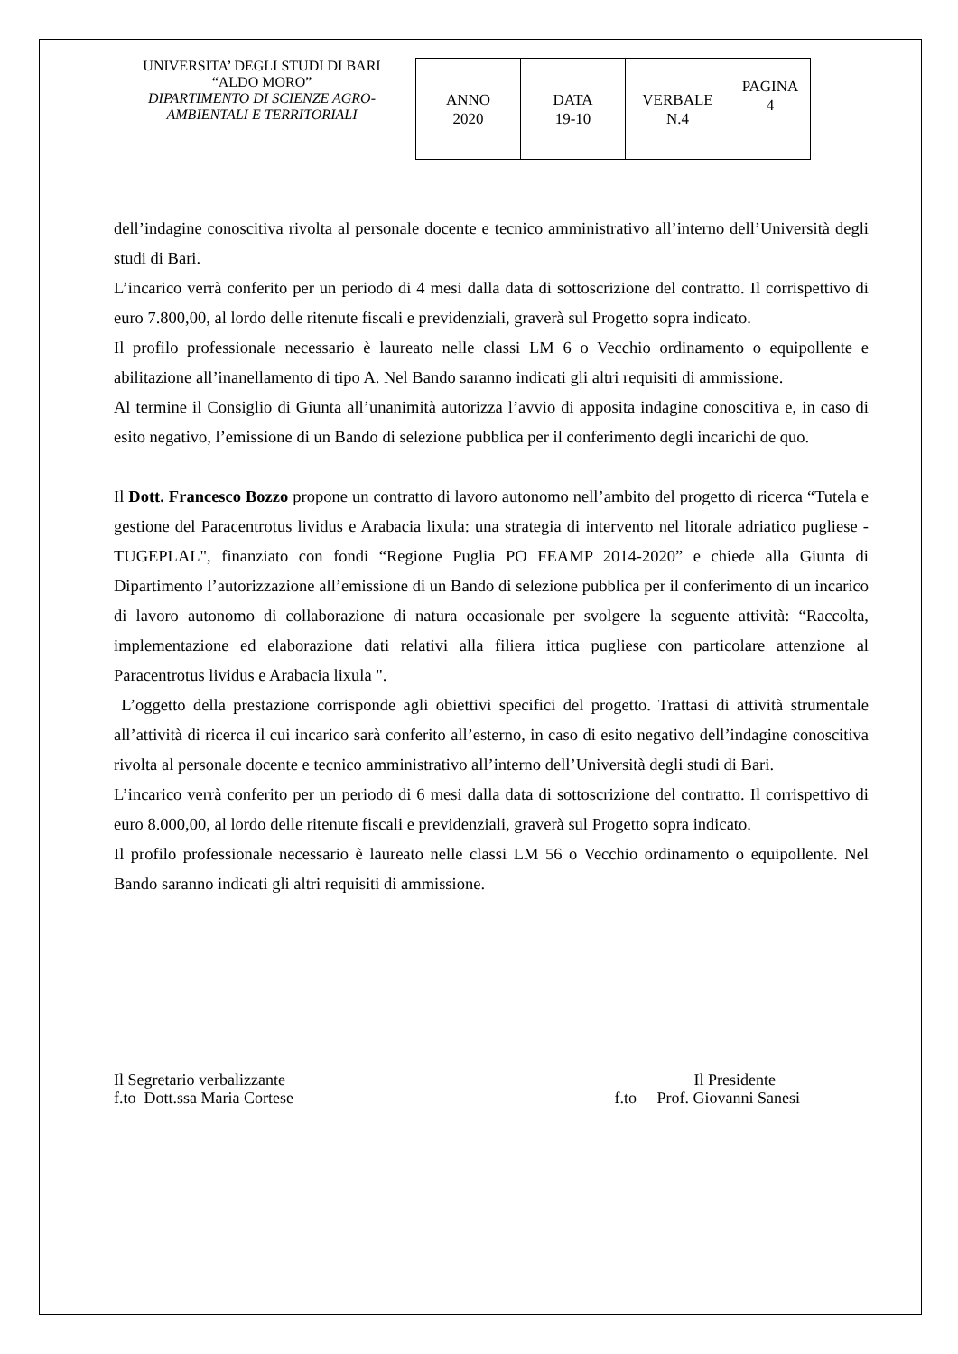UNIVERSITA’ DEGLI STUDI DI BARI
“ALDO MORO”
DIPARTIMENTO DI SCIENZE AGRO-AMBIENTALI E TERRITORIALI
| ANNO 2020 | DATA 19-10 | VERBALE N.4 | PAGINA 4 |
dell’indagine conoscitiva rivolta al personale docente e tecnico amministrativo all’interno dell’Università degli studi di Bari.
L’incarico verrà conferito per un periodo di 4 mesi dalla data di sottoscrizione del contratto. Il corrispettivo di euro 7.800,00, al lordo delle ritenute fiscali e previdenziali, graverà sul Progetto sopra indicato.
Il profilo professionale necessario è laureato nelle classi LM 6 o Vecchio ordinamento o equipollente e abilitazione all’inanellamento di tipo A. Nel Bando saranno indicati gli altri requisiti di ammissione.
Al termine il Consiglio di Giunta all’unanimità autorizza l’avvio di apposita indagine conoscitiva e, in caso di esito negativo, l’emissione di un Bando di selezione pubblica per il conferimento degli incarichi de quo.
Il Dott. Francesco Bozzo propone un contratto di lavoro autonomo nell’ambito del progetto di ricerca “Tutela e gestione del Paracentrotus lividus e Arabacia lixula: una strategia di intervento nel litorale adriatico pugliese - TUGEPLAL", finanziato con fondi “Regione Puglia PO FEAMP 2014-2020” e chiede alla Giunta di Dipartimento l’autorizzazione all’emissione di un Bando di selezione pubblica per il conferimento di un incarico di lavoro autonomo di collaborazione di natura occasionale per svolgere la seguente attività: “Raccolta, implementazione ed elaborazione dati relativi alla filiera ittica pugliese con particolare attenzione al Paracentrotus lividus e Arabacia lixula ".
L’oggetto della prestazione corrisponde agli obiettivi specifici del progetto. Trattasi di attività strumentale all’attività di ricerca il cui incarico sarà conferito all’esterno, in caso di esito negativo dell’indagine conoscitiva rivolta al personale docente e tecnico amministrativo all’interno dell’Università degli studi di Bari.
L’incarico verrà conferito per un periodo di 6 mesi dalla data di sottoscrizione del contratto. Il corrispettivo di euro 8.000,00, al lordo delle ritenute fiscali e previdenziali, graverà sul Progetto sopra indicato.
Il profilo professionale necessario è laureato nelle classi LM 56 o Vecchio ordinamento o equipollente. Nel Bando saranno indicati gli altri requisiti di ammissione.
Il Segretario verbalizzante
f.to Dott.ssa Maria Cortese
Il Presidente
f.to Prof. Giovanni Sanesi